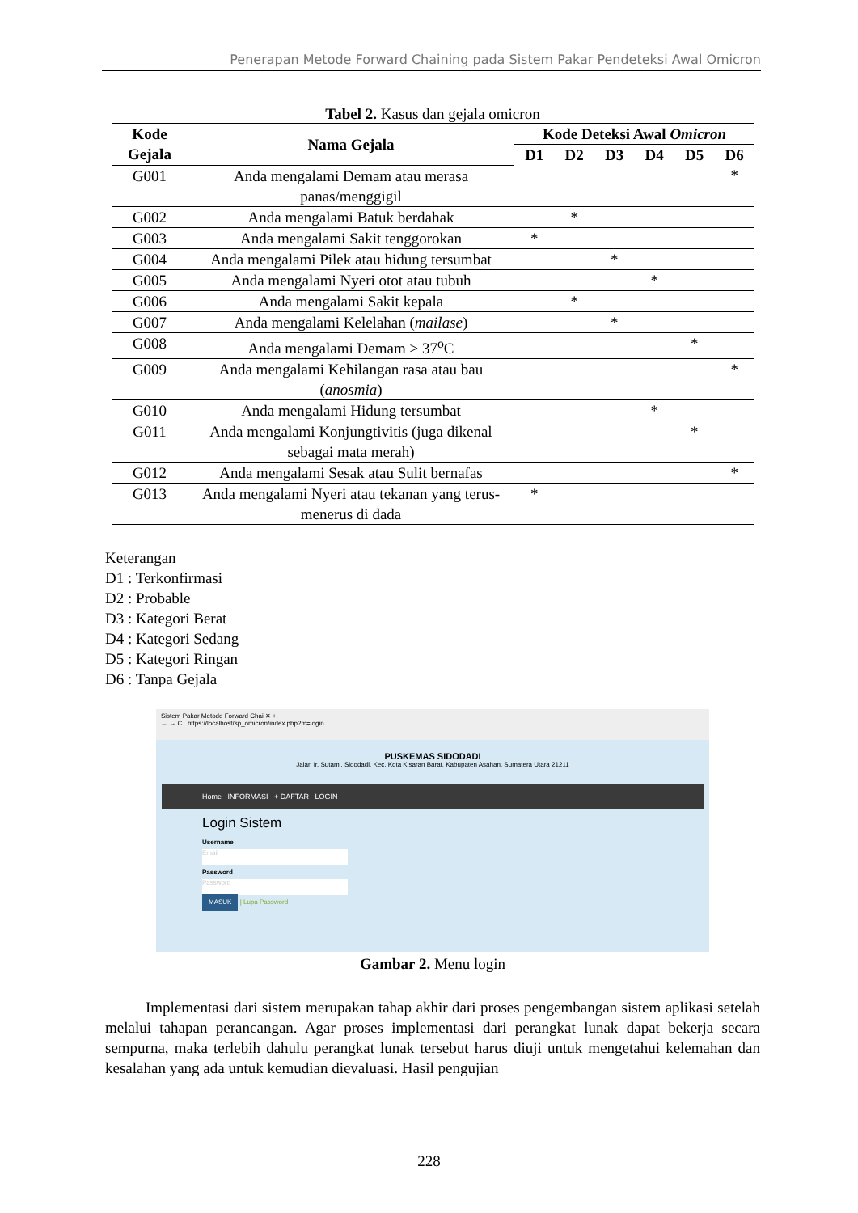Penerapan Metode Forward Chaining pada Sistem Pakar Pendeteksi Awal Omicron
Tabel 2. Kasus dan gejala omicron
| Kode Gejala | Nama Gejala | Kode Deteksi Awal Omicron | | | | | |
| --- | --- | --- | --- | --- | --- | --- | --- |
| | | D1 | D2 | D3 | D4 | D5 | D6 |
| G001 | Anda mengalami Demam atau merasa panas/menggigil | | | | | | * |
| G002 | Anda mengalami Batuk berdahak | | * | | | | |
| G003 | Anda mengalami Sakit tenggorokan | * | | | | | |
| G004 | Anda mengalami Pilek atau hidung tersumbat | | | * | | | |
| G005 | Anda mengalami Nyeri otot atau tubuh | | | | * | | |
| G006 | Anda mengalami Sakit kepala | | * | | | | |
| G007 | Anda mengalami Kelelahan ( mailase ) | | | * | | | |
| G008 | Anda mengalami Demam > 37<sup>o</sup>C | | | | | * | |
| G009 | Anda mengalami Kehilangan rasa atau bau ( anosmia ) | | | | | | * |
| G010 | Anda mengalami Hidung tersumbat | | | | * | | |
| G011 | Anda mengalami Konjungtivitis (juga dikenal sebagai mata merah) | | | | | * | |
| G012 | Anda mengalami Sesak atau Sulit bernafas | | | | | | * |
| G013 | Anda mengalami Nyeri atau tekanan yang terus-menerus di dada | * | | | | | |
Keterangan
D1 : Terkonfirmasi
D2 : Probable
D3 : Kategori Berat
D4 : Kategori Sedang
D5 : Kategori Ringan
D6 : Tanpa Gejala
Sistem Pakar Metode Forward Chai ✕ +
← → C https://localhost/sp_omicron/index.php?m=login
PUSKEMAS SIDODADI
Jalan Ir. Sutami, Sidodadi, Kec. Kota Kisaran Barat, Kabupaten Asahan, Sumatera Utara 21211
Home INFORMASI + DAFTAR LOGIN
Login Sistem
Username
Email
Password
Password
MASUK | Lupa Password
Gambar 2. Menu login
Implementasi dari sistem merupakan tahap akhir dari proses pengembangan sistem aplikasi setelah melalui tahapan perancangan. Agar proses implementasi dari perangkat lunak dapat bekerja secara sempurna, maka terlebih dahulu perangkat lunak tersebut harus diuji untuk mengetahui kelemahan dan kesalahan yang ada untuk kemudian dievaluasi. Hasil pengujian
228